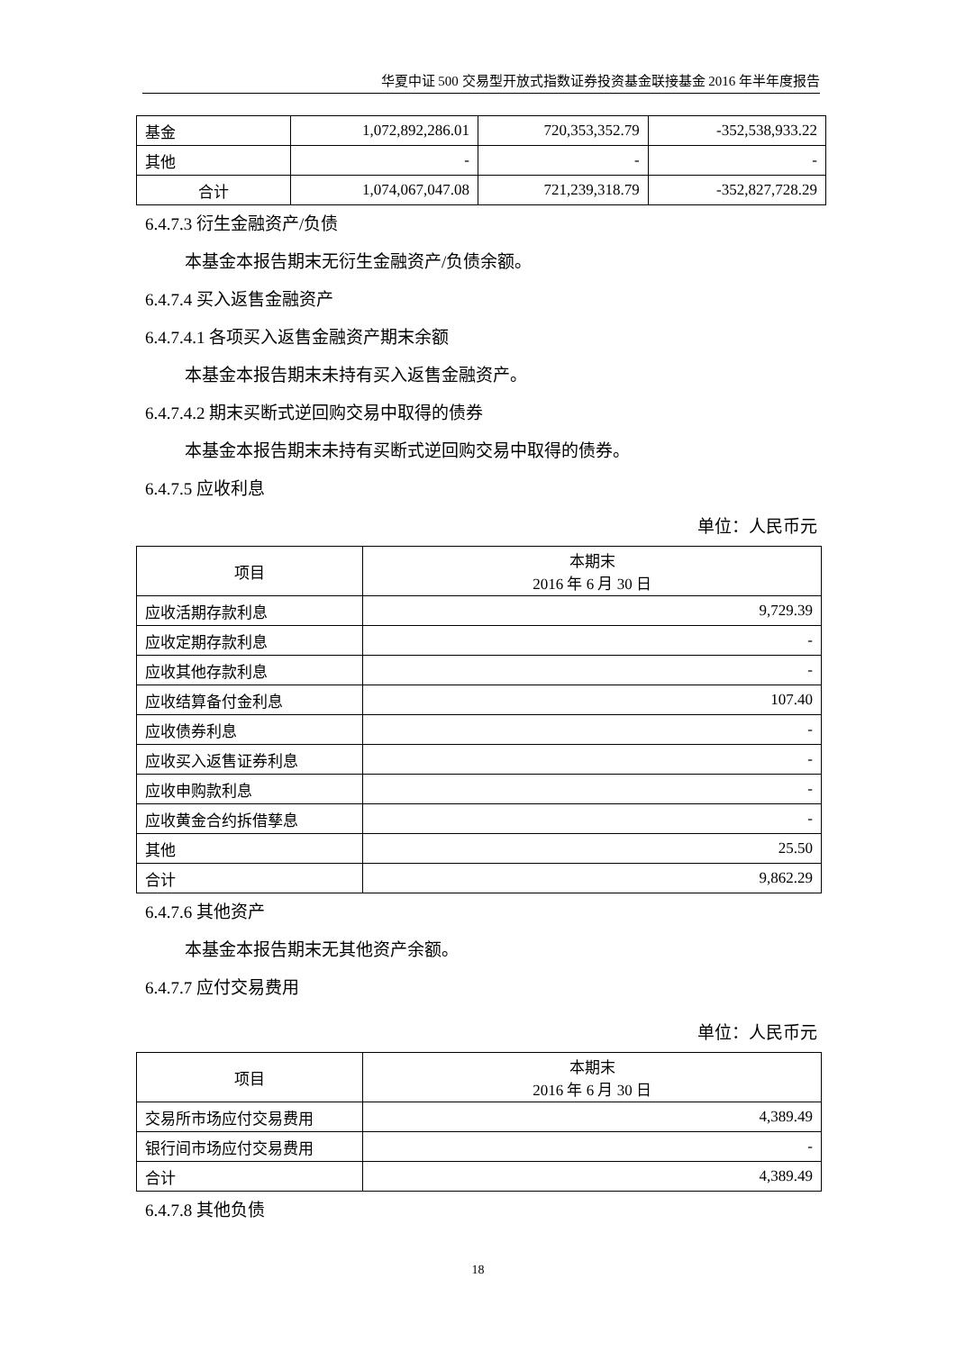华夏中证 500 交易型开放式指数证券投资基金联接基金 2016 年半年度报告
| 基金 | 1,072,892,286.01 | 720,353,352.79 | -352,538,933.22 |
| 其他 | - | - | - |
| 合计 | 1,074,067,047.08 | 721,239,318.79 | -352,827,728.29 |
6.4.7.3 衍生金融资产/负债
本基金本报告期末无衍生金融资产/负债余额。
6.4.7.4 买入返售金融资产
6.4.7.4.1 各项买入返售金融资产期末余额
本基金本报告期末未持有买入返售金融资产。
6.4.7.4.2 期末买断式逆回购交易中取得的债券
本基金本报告期末未持有买断式逆回购交易中取得的债券。
6.4.7.5 应收利息
单位：人民币元
| 项目 | 本期末 2016 年 6 月 30 日 |
| 应收活期存款利息 | 9,729.39 |
| 应收定期存款利息 | - |
| 应收其他存款利息 | - |
| 应收结算备付金利息 | 107.40 |
| 应收债券利息 | - |
| 应收买入返售证券利息 | - |
| 应收申购款利息 | - |
| 应收黄金合约拆借孳息 | - |
| 其他 | 25.50 |
| 合计 | 9,862.29 |
6.4.7.6 其他资产
本基金本报告期末无其他资产余额。
6.4.7.7 应付交易费用
单位：人民币元
| 项目 | 本期末 2016 年 6 月 30 日 |
| 交易所市场应付交易费用 | 4,389.49 |
| 银行间市场应付交易费用 | - |
| 合计 | 4,389.49 |
6.4.7.8 其他负债
18